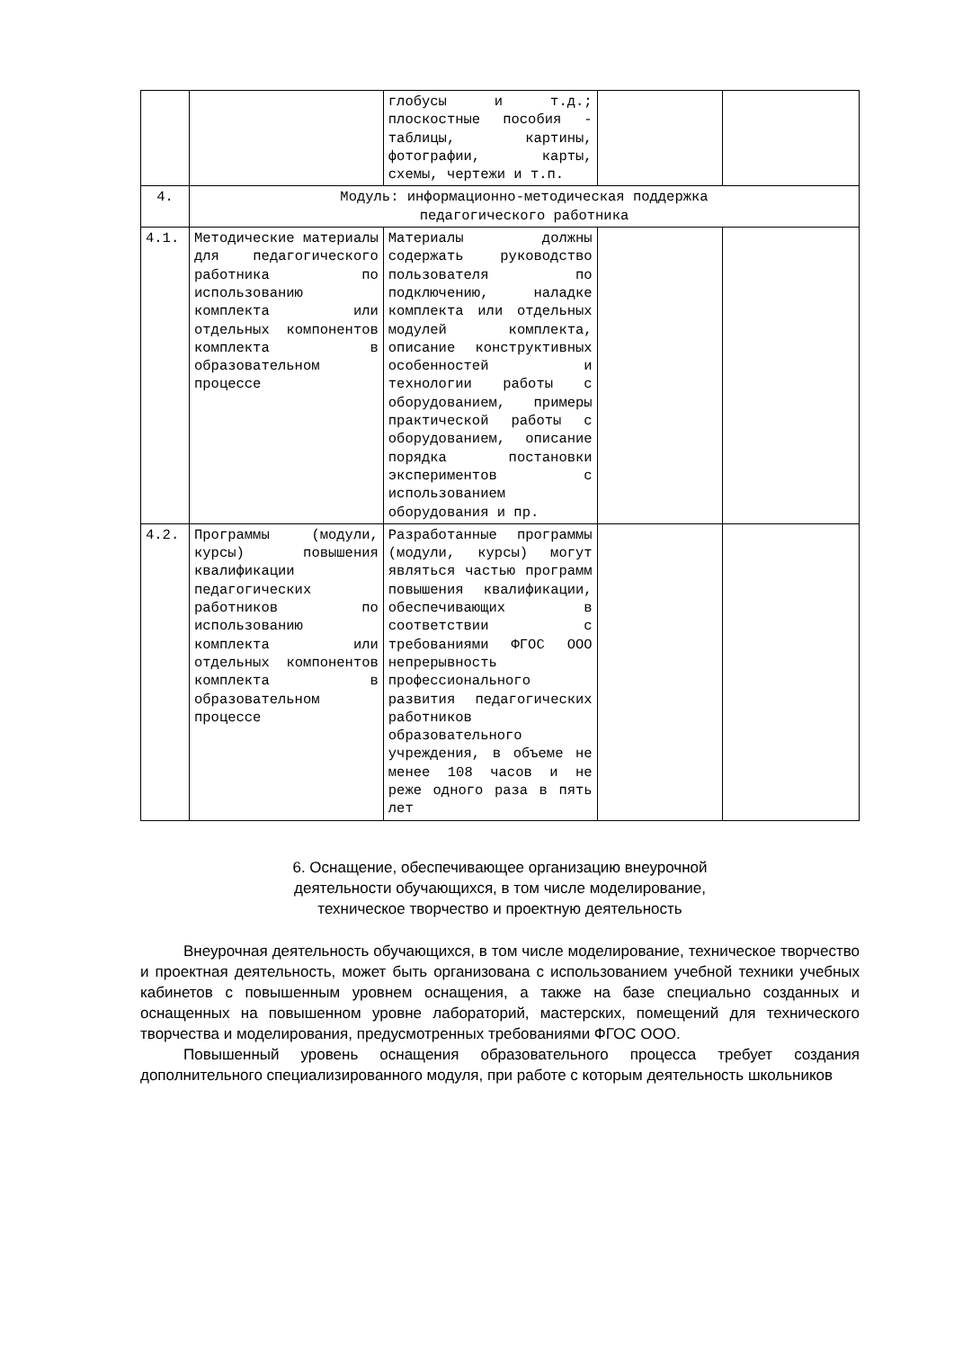| | | глобусы и т.д.; плоскостные пособия - таблицы, картины, фотографии, карты, схемы, чертежи и т.п. | | |
| 4. | Модуль: информационно-методическая поддержка педагогического работника | | | |
| 4.1. | Методические материалы для педагогического работника по использованию комплекта или отдельных компонентов комплекта в образовательном процессе | Материалы должны содержать руководство пользователя по подключению, наладке комплекта или отдельных модулей комплекта, описание конструктивных особенностей и технологии работы с оборудованием, примеры практической работы с оборудованием, описание порядка постановки экспериментов с использованием оборудования и пр. | | |
| 4.2. | Программы (модули, курсы) повышения квалификации педагогических работников по использованию комплекта или отдельных компонентов комплекта в образовательном процессе | Разработанные программы (модули, курсы) могут являться частью программ повышения квалификации, обеспечивающих в соответствии с требованиями ФГОС ООО непрерывность профессионального развития педагогических работников образовательного учреждения, в объеме не менее 108 часов и не реже одного раза в пять лет | | |
6. Оснащение, обеспечивающее организацию внеурочной
деятельности обучающихся, в том числе моделирование,
техническое творчество и проектную деятельность
Внеурочная деятельность обучающихся, в том числе моделирование, техническое творчество и проектная деятельность, может быть организована с использованием учебной техники учебных кабинетов с повышенным уровнем оснащения, а также на базе специально созданных и оснащенных на повышенном уровне лабораторий, мастерских, помещений для технического творчества и моделирования, предусмотренных требованиями ФГОС ООО.
Повышенный уровень оснащения образовательного процесса требует создания дополнительного специализированного модуля, при работе с которым деятельность школьников